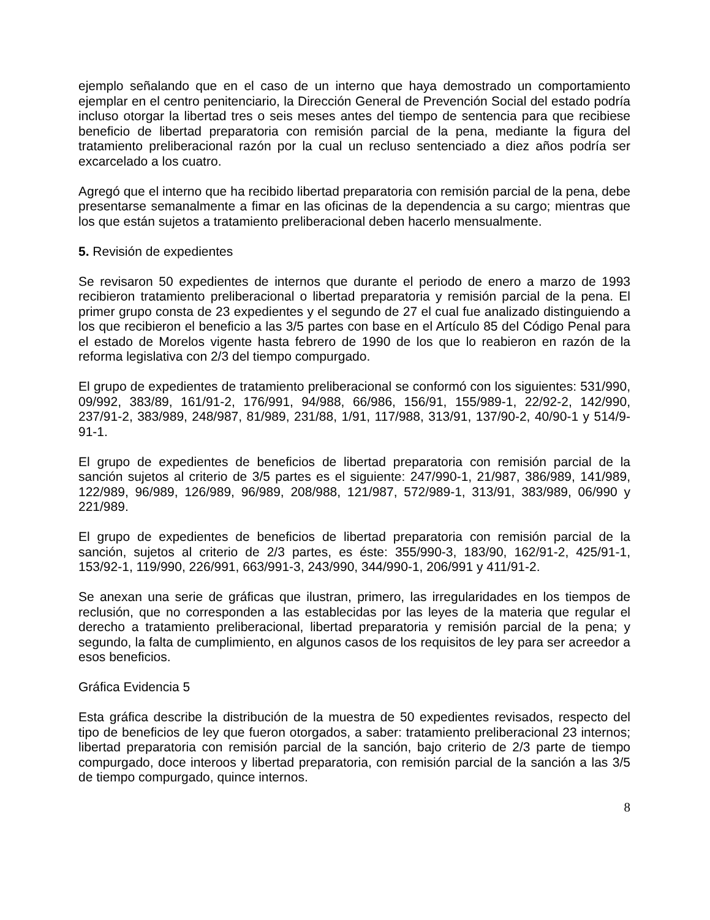ejemplo señalando que en el caso de un interno que haya demostrado un comportamiento ejemplar en el centro penitenciario, la Dirección General de Prevención Social del estado podría incluso otorgar la libertad tres o seis meses antes del tiempo de sentencia para que recibiese beneficio de libertad preparatoria con remisión parcial de la pena, mediante la figura del tratamiento preliberacional razón por la cual un recluso sentenciado a diez años podría ser excarcelado a los cuatro.
Agregó que el interno que ha recibido libertad preparatoria con remisión parcial de la pena, debe presentarse semanalmente a fimar en las oficinas de la dependencia a su cargo; mientras que los que están sujetos a tratamiento preliberacional deben hacerlo mensualmente.
5. Revisión de expedientes
Se revisaron 50 expedientes de internos que durante el periodo de enero a marzo de 1993 recibieron tratamiento preliberacional o libertad preparatoria y remisión parcial de la pena. El primer grupo consta de 23 expedientes y el segundo de 27 el cual fue analizado distinguiendo a los que recibieron el beneficio a las 3/5 partes con base en el Artículo 85 del Código Penal para el estado de Morelos vigente hasta febrero de 1990 de los que lo reabieron en razón de la reforma legislativa con 2/3 del tiempo compurgado.
El grupo de expedientes de tratamiento preliberacional se conformó con los siguientes: 531/990, 09/992, 383/89, 161/91-2, 176/991, 94/988, 66/986, 156/91, 155/989-1, 22/92-2, 142/990, 237/91-2, 383/989, 248/987, 81/989, 231/88, 1/91, 117/988, 313/91, 137/90-2, 40/90-1 y 514/9-91-1.
El grupo de expedientes de beneficios de libertad preparatoria con remisión parcial de la sanción sujetos al criterio de 3/5 partes es el siguiente: 247/990-1, 21/987, 386/989, 141/989, 122/989, 96/989, 126/989, 96/989, 208/988, 121/987, 572/989-1, 313/91, 383/989, 06/990 y 221/989.
El grupo de expedientes de beneficios de libertad preparatoria con remisión parcial de la sanción, sujetos al criterio de 2/3 partes, es éste: 355/990-3, 183/90, 162/91-2, 425/91-1, 153/92-1, 119/990, 226/991, 663/991-3, 243/990, 344/990-1, 206/991 y 411/91-2.
Se anexan una serie de gráficas que ilustran, primero, las irregularidades en los tiempos de reclusión, que no corresponden a las establecidas por las leyes de la materia que regular el derecho a tratamiento preliberacional, libertad preparatoria y remisión parcial de la pena; y segundo, la falta de cumplimiento, en algunos casos de los requisitos de ley para ser acreedor a esos beneficios.
Gráfica Evidencia 5
Esta gráfica describe la distribución de la muestra de 50 expedientes revisados, respecto del tipo de beneficios de ley que fueron otorgados, a saber: tratamiento preliberacional 23 internos; libertad preparatoria con remisión parcial de la sanción, bajo criterio de 2/3 parte de tiempo compurgado, doce interoos y libertad preparatoria, con remisión parcial de la sanción a las 3/5 de tiempo compurgado, quince internos.
8